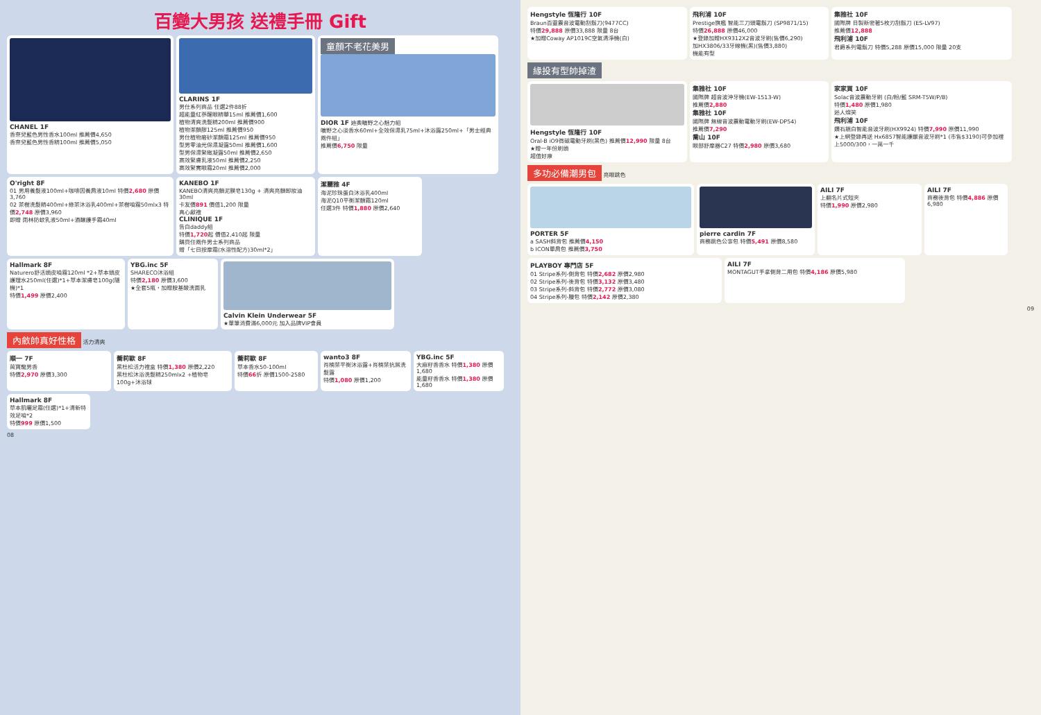百變大男孩 送禮手冊 Gift
CHANEL 1F
香奈兒藍色男性香水100ml 推薦價4,650
香奈兒藍色男性香精100ml 推薦價5,050
CLARINS 1F
男仕系列商品 任選2件88折
超能量紅蔘醒眼精華15ml 推薦價1,600
植物清爽洗髮精200ml 推薦價900
植物潔顏膠125ml 推薦價950
男仕植物磨砂潔顏霜125ml 推薦價950
型男零油光保濕凝露50ml 推薦價1,600
型男保濕緊緻凝露50ml 推薦價2,650
高效緊膚乳液50ml 推薦價2,250
高效緊實眼霜20ml 推薦價2,000
童顏不老花美男
DIOR 1F 迪奧曠野之心魅力組
曠野之心淡香水60ml+全效保濕乳75ml+沐浴露250ml+「男士經典兩件組」
推薦價6,750 限量
O'right 8F
01 男用養髮液100ml+咖啡因養肩液10ml 特價2,680 原價3,760
02 茶樹洗髮精400ml+綠茶沐浴乳400ml+茶樹噴霧50mlx3 特價2,748 原價3,960
即贈 雨林防蚊乳液50ml+酒醸護手霜40ml
KANEBO 1F
KANEBO清爽亮顏泥膜皂130g + 清爽亮顏卸妝油30ml
卡友價891 價值1,200 限量
真心獻禮
CLINIQUE 1F
告白daddy組
特價1,720起 價值2,410起 限量
購買任兩件男士系列商品
贈「七日按摩霜(水溶性配方)30ml*2」
潔麗雅 4F
海泥珍珠蛋白沐浴乳400ml
海泥Q10平衡潔顏霜120ml
任選3件 特價1,880 原價2,640
Hallmark 8F
Naturero舒活頭皮噴霧120ml *2+草本頭皮護理水250ml(任選)*1+草本潔膚皂100g(隨機)*1
特價1,499 原價2,400
YBG.inc 5F
SHARECO沐浴組
特價2,180 原價3,600
★全套5瓶，加贈胺基酸洗面乳
Calvin Klein Underwear 5F
★單筆消費滿6,000元 加入品牌VIP會員
內斂帥真好性格 活力清爽
順一 7F
萬寶龍男香
特價2,970 原價3,300
蕎莉歐 8F
黑杜松活力禮盒 特價1,380 原價2,220
黑杜松沐浴洗髮精250mlx2 +植物皂100g+沐浴球
蕎莉歐 8F
草本香水50-100ml
特價66折 原價1500-2580
wanto3 8F
肖楠葉平衡沐浴露+肖楠葉抗屑洗髮露
特價1,080 原價1,200
YBG.inc 5F
大麻籽香香水 特價1,380 原價1,680
能量籽香香水 特價1,380 原價1,680
Hallmark 8F
草本肌曬足霜(任選)*1+清新特效足噴*2
特價999 原價1,500
08
Hengstyle 恆隆行 10F
Braun百靈震音波電動刮鬍刀(9477CC)
特價29,888 原價33,888 限量 8台
★加贈Coway AP1019C空氣清淨機(白)
飛利浦 10F
Prestige旗艦 智能三刀頭電鬍刀 (SP9871/15)
特價26,888 原價46,000
★登錄加贈HX9312X2音波牙刷(售價6,290)
加HX3806/33牙線機(黑)(售價3,880)
機能有型
集雅社 10F
國際牌 日製新密著5枚刃刮鬍刀 (ES-LV97)
推薦價12,888
飛利浦 10F
君爵系列電鬍刀 特價5,288 原價15,000 限量 20支
緣投有型帥掉渣
Hengstyle 恆隆行 10F
Oral-B iO9微磁電動牙刷(黑色) 推薦價12,990 限量 8台
★贈一年份刷頭
超值好康
集雅社 10F
國際牌 超音波沖牙機(EW-1513-W)
推薦價2,880
集雅社 10F
國際牌 無線音波震動電動牙刷(EW-DP54)
推薦價7,290
喬山 10F
眼部舒摩器C27 特價2,980 原價3,680
家家買 10F
Solac音波震動牙刷 (白/粉/藍 SRM-T5W/P/B)
特價1,480 原價1,980
迷人燦笑
飛利浦 10F
鑽石靚白智能音波牙刷(HX9924) 特價7,990 原價11,990
★上網登錄再送 Hx6857智能護齦音波牙刷*1 (市售$3190)可參加禮上5000/300，一萬一千
多功必備潮男包 亮眼跳色
PORTER 5F
a SASH斜背包 推薦價4,150
b ICON單肩包 推薦價3,750
pierre cardin 7F
商務跳色公事包 特價5,491 原價8,580
AILI 7F
上翻名片式短夾
特價1,990 原價2,980
AILI 7F
商務後背包 特價4,886 原價6,980
PLAYBOY 專門店 5F
01 Stripe系列-側背包 特價2,682 原價2,980
02 Stripe系列-後背包 特價3,132 原價3,480
03 Stripe系列-斜背包 特價2,772 原價3,080
04 Stripe系列-腰包 特價2,142 原價2,380
AILI 7F
MONTAGUT手拿側背二用包 特價4,186 原價5,980
09